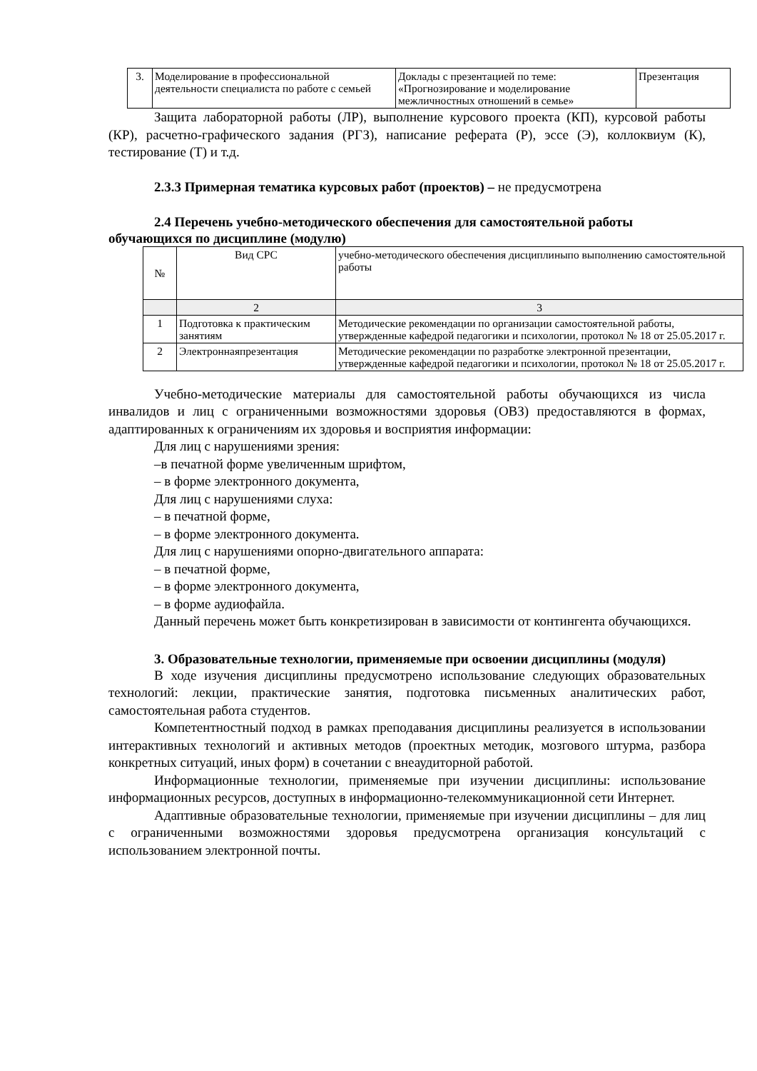| 3. | Моделирование в профессиональной деятельности специалиста по работе с семьей | Доклады с презентацией по теме: «Прогнозирование и моделирование межличностных отношений в семье» | Презентация |
Защита лабораторной работы (ЛР), выполнение курсового проекта (КП), курсовой работы (КР), расчетно-графического задания (РГЗ), написание реферата (Р), эссе (Э), коллоквиум (К), тестирование (Т) и т.д.
2.3.3 Примерная тематика курсовых работ (проектов) – не предусмотрена
2.4 Перечень учебно-методического обеспечения для самостоятельной работы обучающихся по дисциплине (модулю)
| № | Вид СРС | учебно-методического обеспечения дисциплиныпо выполнению самостоятельной работы |
| | 2 | 3 |
| 1 | Подготовка к практическим занятиям | Методические рекомендации по организации самостоятельной работы, утвержденные кафедрой педагогики и психологии, протокол № 18 от 25.05.2017 г. |
| 2 | Электроннаяпрезентация | Методические рекомендации по разработке электронной презентации, утвержденные кафедрой педагогики и психологии, протокол № 18 от 25.05.2017 г. |
Учебно-методические материалы для самостоятельной работы обучающихся из числа инвалидов и лиц с ограниченными возможностями здоровья (ОВЗ) предоставляются в формах, адаптированных к ограничениям их здоровья и восприятия информации:
Для лиц с нарушениями зрения:
–в печатной форме увеличенным шрифтом,
– в форме электронного документа,
Для лиц с нарушениями слуха:
– в печатной форме,
– в форме электронного документа.
Для лиц с нарушениями опорно-двигательного аппарата:
– в печатной форме,
– в форме электронного документа,
– в форме аудиофайла.
Данный перечень может быть конкретизирован в зависимости от контингента обучающихся.
3. Образовательные технологии, применяемые при освоении дисциплины (модуля)
В ходе изучения дисциплины предусмотрено использование следующих образовательных технологий: лекции, практические занятия, подготовка письменных аналитических работ, самостоятельная работа студентов.
Компетентностный подход в рамках преподавания дисциплины реализуется в использовании интерактивных технологий и активных методов (проектных методик, мозгового штурма, разбора конкретных ситуаций, иных форм) в сочетании с внеаудиторной работой.
Информационные технологии, применяемые при изучении дисциплины: использование информационных ресурсов, доступных в информационно-телекоммуникационной сети Интернет.
Адаптивные образовательные технологии, применяемые при изучении дисциплины – для лиц с ограниченными возможностями здоровья предусмотрена организация консультаций с использованием электронной почты.